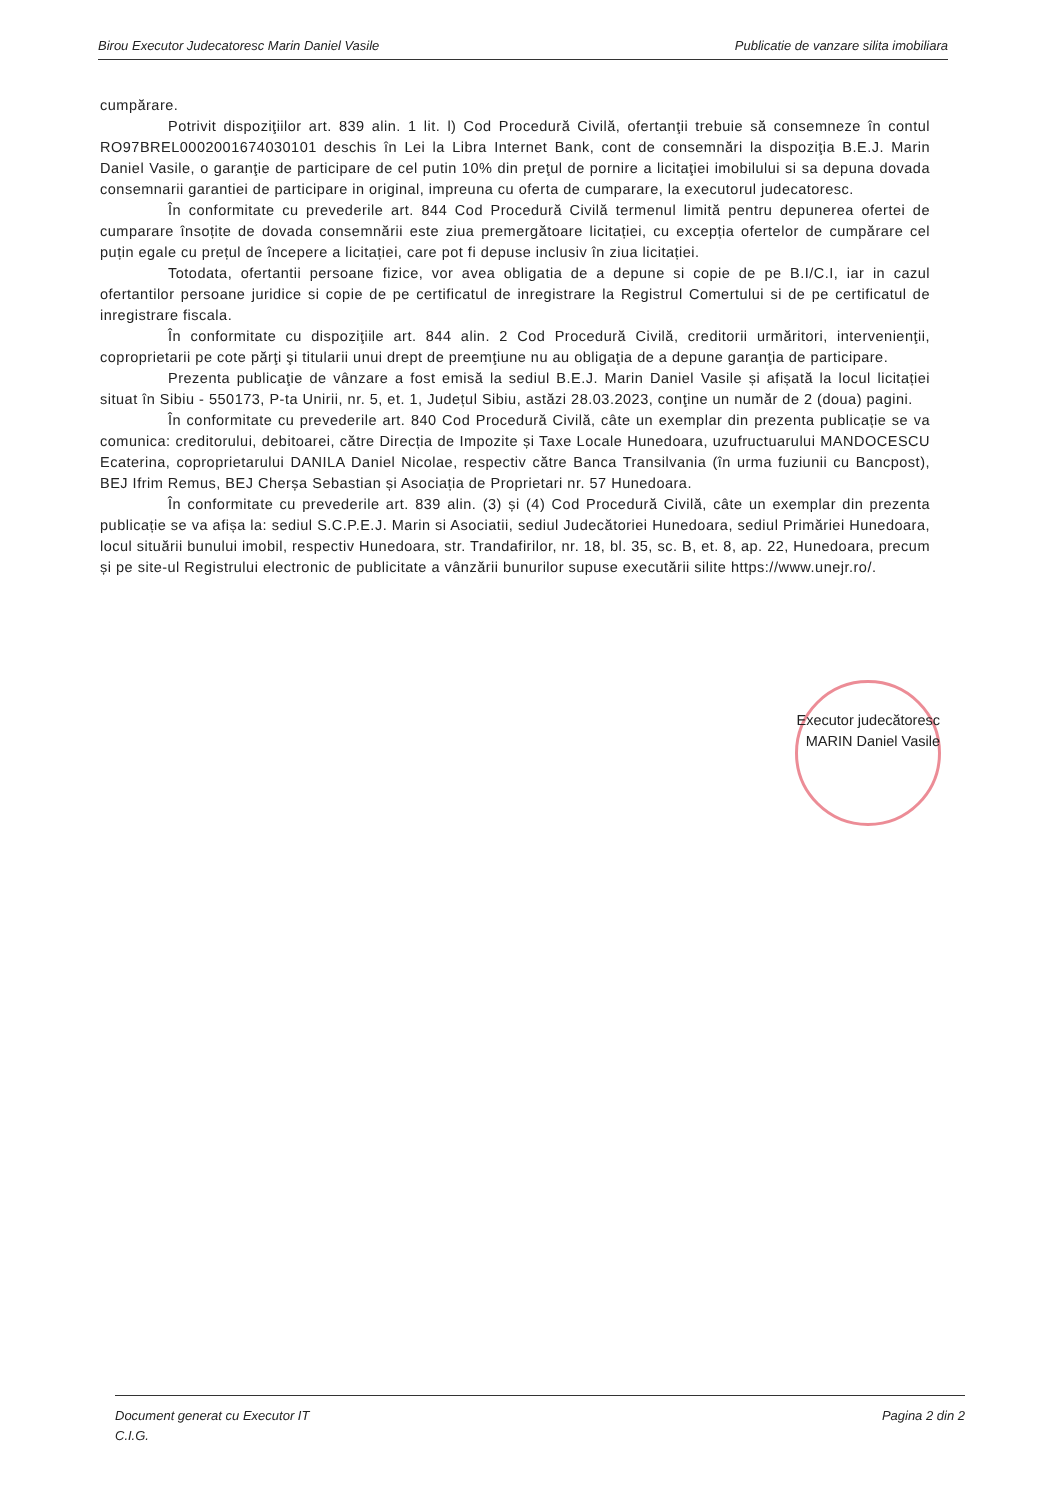Birou Executor Judecatoresc Marin Daniel Vasile Publicatie de vanzare silita imobiliara
cumpărare.
Potrivit dispoziţiilor art. 839 alin. 1 lit. l) Cod Procedură Civilă, ofertanţii trebuie să consemneze în contul RO97BREL0002001674030101 deschis în Lei la Libra Internet Bank, cont de consemnări la dispoziţia B.E.J. Marin Daniel Vasile, o garanţie de participare de cel putin 10% din preţul de pornire a licitaţiei imobilului si sa depuna dovada consemnarii garantiei de participare in original, impreuna cu oferta de cumparare, la executorul judecatoresc.
În conformitate cu prevederile art. 844 Cod Procedură Civilă termenul limită pentru depunerea ofertei de cumparare însoțite de dovada consemnării este ziua premergătoare licitației, cu excepția ofertelor de cumpărare cel puțin egale cu prețul de începere a licitației, care pot fi depuse inclusiv în ziua licitației.
Totodata, ofertantii persoane fizice, vor avea obligatia de a depune si copie de pe B.I/C.I, iar in cazul ofertantilor persoane juridice si copie de pe certificatul de inregistrare la Registrul Comertului si de pe certificatul de inregistrare fiscala.
În conformitate cu dispoziţiile art. 844 alin. 2 Cod Procedură Civilă, creditorii urmăritori, intervenienţii, coproprietarii pe cote părţi şi titularii unui drept de preemţiune nu au obligaţia de a depune garanţia de participare.
Prezenta publicaţie de vânzare a fost emisă la sediul B.E.J. Marin Daniel Vasile și afișată la locul licitației situat în Sibiu - 550173, P-ta Unirii, nr. 5, et. 1, Județul Sibiu, astăzi 28.03.2023, conţine un număr de 2 (doua) pagini.
În conformitate cu prevederile art. 840 Cod Procedură Civilă, câte un exemplar din prezenta publicație se va comunica: creditorului, debitoarei, către Direcția de Impozite și Taxe Locale Hunedoara, uzufructuarului MANDOCESCU Ecaterina, coproprietarului DANILA Daniel Nicolae, respectiv către Banca Transilvania (în urma fuziunii cu Bancpost), BEJ Ifrim Remus, BEJ Cherșa Sebastian și Asociația de Proprietari nr. 57 Hunedoara.
În conformitate cu prevederile art. 839 alin. (3) și (4) Cod Procedură Civilă, câte un exemplar din prezenta publicație se va afișa la: sediul S.C.P.E.J. Marin si Asociatii, sediul Judecătoriei Hunedoara, sediul Primăriei Hunedoara, locul situării bunului imobil, respectiv Hunedoara, str. Trandafirilor, nr. 18, bl. 35, sc. B, et. 8, ap. 22, Hunedoara, precum și pe site-ul Registrului electronic de publicitate a vânzării bunurilor supuse executării silite https://www.unejr.ro/.
Executor judecătoresc
MARIN Daniel Vasile
Document generat cu Executor IT
C.I.G. Pagina 2 din 2